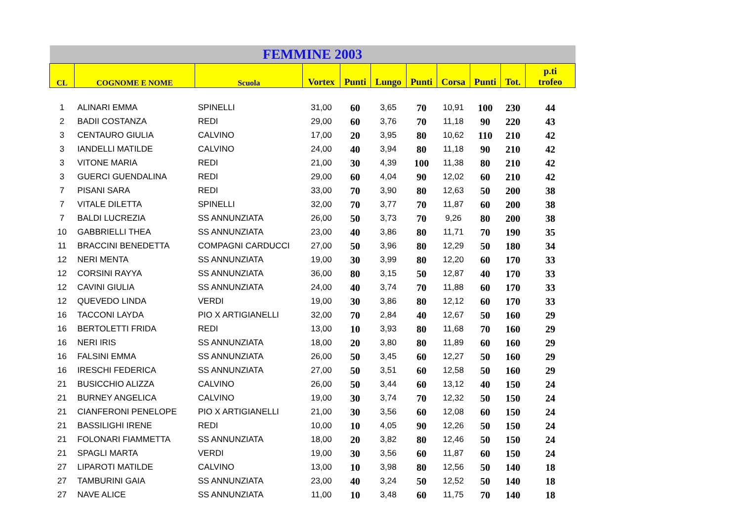| FEMMINE 2003 | | | | | | | | | | |
| CL | COGNOME E NOME | Scuola | Vortex | Punti | Lungo | Punti | Corsa | Punti | Tot. | p.ti trofeo |
| 1 | ALINARI EMMA | SPINELLI | 31,00 | 60 | 3,65 | 70 | 10,91 | 100 | 230 | 44 |
| 2 | BADII COSTANZA | REDI | 29,00 | 60 | 3,76 | 70 | 11,18 | 90 | 220 | 43 |
| 3 | CENTAURO GIULIA | CALVINO | 17,00 | 20 | 3,95 | 80 | 10,62 | 110 | 210 | 42 |
| 3 | IANDELLI MATILDE | CALVINO | 24,00 | 40 | 3,94 | 80 | 11,18 | 90 | 210 | 42 |
| 3 | VITONE MARIA | REDI | 21,00 | 30 | 4,39 | 100 | 11,38 | 80 | 210 | 42 |
| 3 | GUERCI GUENDALINA | REDI | 29,00 | 60 | 4,04 | 90 | 12,02 | 60 | 210 | 42 |
| 7 | PISANI SARA | REDI | 33,00 | 70 | 3,90 | 80 | 12,63 | 50 | 200 | 38 |
| 7 | VITALE DILETTA | SPINELLI | 32,00 | 70 | 3,77 | 70 | 11,87 | 60 | 200 | 38 |
| 7 | BALDI LUCREZIA | SS ANNUNZIATA | 26,00 | 50 | 3,73 | 70 | 9,26 | 80 | 200 | 38 |
| 10 | GABBRIELLI THEA | SS ANNUNZIATA | 23,00 | 40 | 3,86 | 80 | 11,71 | 70 | 190 | 35 |
| 11 | BRACCINI BENEDETTA | COMPAGNI CARDUCCI | 27,00 | 50 | 3,96 | 80 | 12,29 | 50 | 180 | 34 |
| 12 | NERI MENTA | SS ANNUNZIATA | 19,00 | 30 | 3,99 | 80 | 12,20 | 60 | 170 | 33 |
| 12 | CORSINI RAYYA | SS ANNUNZIATA | 36,00 | 80 | 3,15 | 50 | 12,87 | 40 | 170 | 33 |
| 12 | CAVINI GIULIA | SS ANNUNZIATA | 24,00 | 40 | 3,74 | 70 | 11,88 | 60 | 170 | 33 |
| 12 | QUEVEDO LINDA | VERDI | 19,00 | 30 | 3,86 | 80 | 12,12 | 60 | 170 | 33 |
| 16 | TACCONI LAYDA | PIO X ARTIGIANELLI | 32,00 | 70 | 2,84 | 40 | 12,67 | 50 | 160 | 29 |
| 16 | BERTOLETTI FRIDA | REDI | 13,00 | 10 | 3,93 | 80 | 11,68 | 70 | 160 | 29 |
| 16 | NERI IRIS | SS ANNUNZIATA | 18,00 | 20 | 3,80 | 80 | 11,89 | 60 | 160 | 29 |
| 16 | FALSINI EMMA | SS ANNUNZIATA | 26,00 | 50 | 3,45 | 60 | 12,27 | 50 | 160 | 29 |
| 16 | IRESCHI FEDERICA | SS ANNUNZIATA | 27,00 | 50 | 3,51 | 60 | 12,58 | 50 | 160 | 29 |
| 21 | BUSICCHIO ALIZZA | CALVINO | 26,00 | 50 | 3,44 | 60 | 13,12 | 40 | 150 | 24 |
| 21 | BURNEY ANGELICA | CALVINO | 19,00 | 30 | 3,74 | 70 | 12,32 | 50 | 150 | 24 |
| 21 | CIANFERONI PENELOPE | PIO X ARTIGIANELLI | 21,00 | 30 | 3,56 | 60 | 12,08 | 60 | 150 | 24 |
| 21 | BASSILIGHI IRENE | REDI | 10,00 | 10 | 4,05 | 90 | 12,26 | 50 | 150 | 24 |
| 21 | FOLONARI FIAMMETTA | SS ANNUNZIATA | 18,00 | 20 | 3,82 | 80 | 12,46 | 50 | 150 | 24 |
| 21 | SPAGLI MARTA | VERDI | 19,00 | 30 | 3,56 | 60 | 11,87 | 60 | 150 | 24 |
| 27 | LIPAROTI MATILDE | CALVINO | 13,00 | 10 | 3,98 | 80 | 12,56 | 50 | 140 | 18 |
| 27 | TAMBURINI GAIA | SS ANNUNZIATA | 23,00 | 40 | 3,24 | 50 | 12,52 | 50 | 140 | 18 |
| 27 | NAVE ALICE | SS ANNUNZIATA | 11,00 | 10 | 3,48 | 60 | 11,75 | 70 | 140 | 18 |